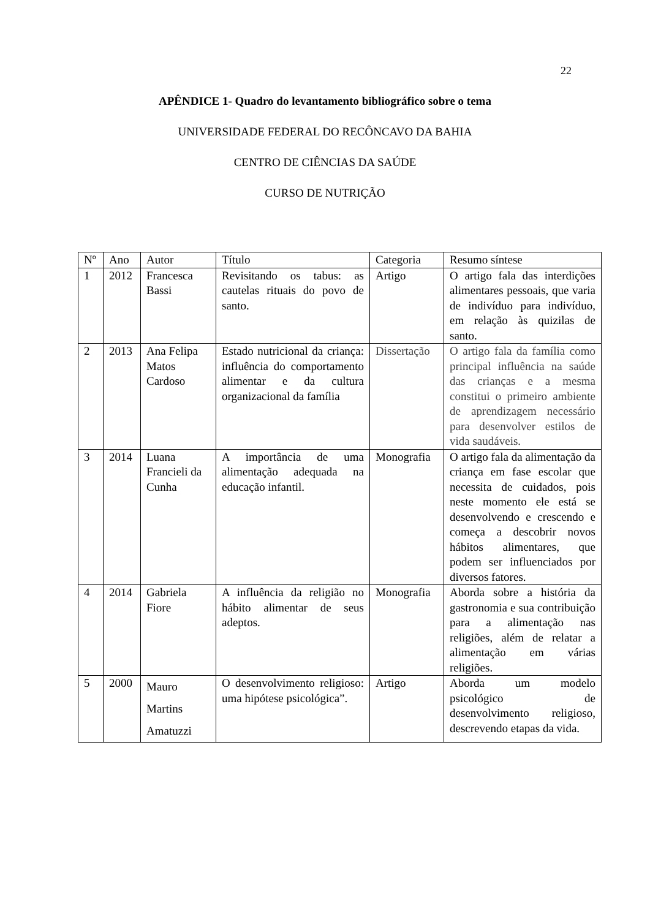22
APÊNDICE 1- Quadro do levantamento bibliográfico sobre o tema
UNIVERSIDADE FEDERAL DO RECÔNCAVO DA BAHIA
CENTRO DE CIÊNCIAS DA SAÚDE
CURSO DE NUTRIÇÃO
| Nº | Ano | Autor | Título | Categoria | Resumo síntese |
| --- | --- | --- | --- | --- | --- |
| 1 | 2012 | Francesca Bassi | Revisitando os tabus: as cautelas rituais do povo de santo. | Artigo | O artigo fala das interdições alimentares pessoais, que varia de indivíduo para indivíduo, em relação às quizilas de santo. |
| 2 | 2013 | Ana Felipa Matos Cardoso | Estado nutricional da criança: influência do comportamento alimentar e da cultura organizacional da família | Dissertação | O artigo fala da família como principal influência na saúde das crianças e a mesma constitui o primeiro ambiente de aprendizagem necessário para desenvolver estilos de vida saudáveis. |
| 3 | 2014 | Luana Francieli da Cunha | A importância de uma alimentação adequada na educação infantil. | Monografia | O artigo fala da alimentação da criança em fase escolar que necessita de cuidados, pois neste momento ele está se desenvolvendo e crescendo e começa a descobrir novos hábitos alimentares, que podem ser influenciados por diversos fatores. |
| 4 | 2014 | Gabriela Fiore | A influência da religião no hábito alimentar de seus adeptos. | Monografia | Aborda sobre a história da gastronomia e sua contribuição para a alimentação nas religiões, além de relatar a alimentação em várias religiões. |
| 5 | 2000 | Mauro Martins Amatuzzi | O desenvolvimento religioso: uma hipótese psicológica”. | Artigo | Aborda um modelo psicológico de desenvolvimento religioso, descrevendo etapas da vida. |